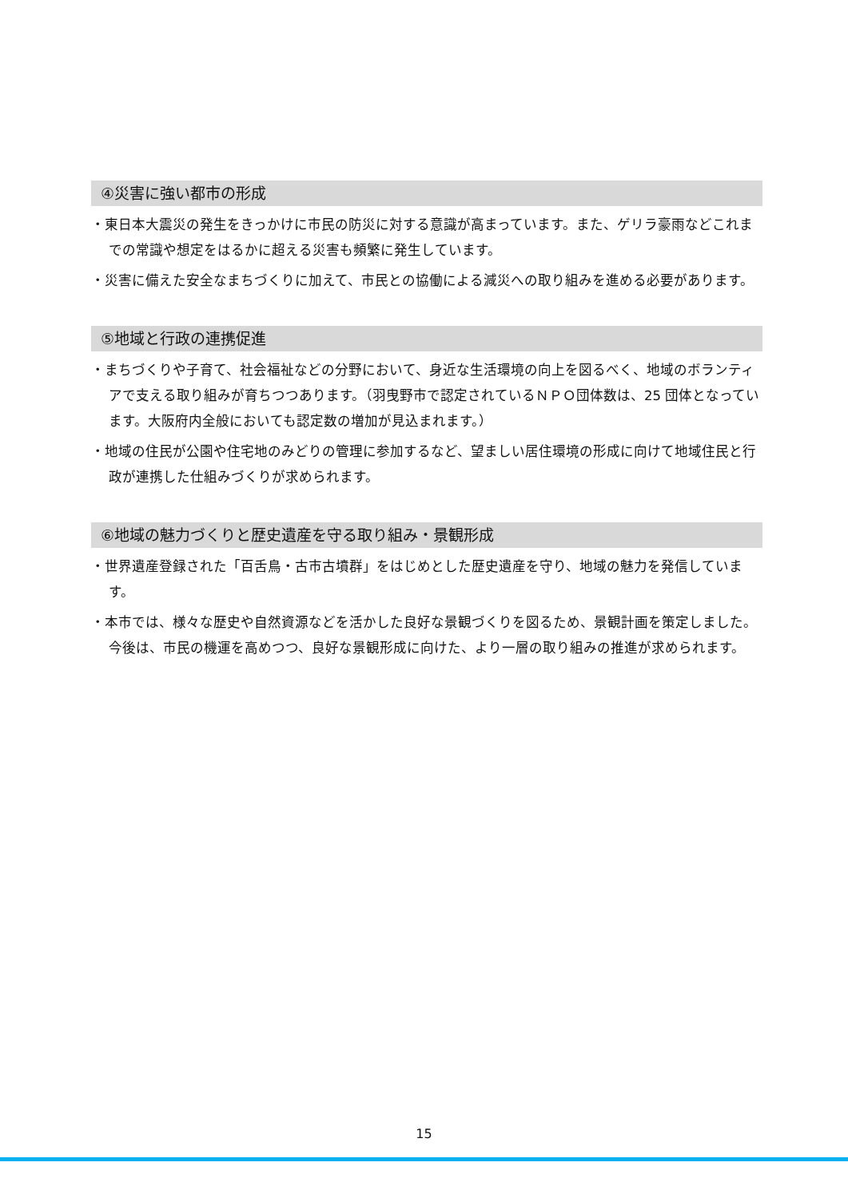④災害に強い都市の形成
・東日本大震災の発生をきっかけに市民の防災に対する意識が高まっています。また、ゲリラ豪雨などこれまでの常識や想定をはるかに超える災害も頻繁に発生しています。
・災害に備えた安全なまちづくりに加えて、市民との協働による減災への取り組みを進める必要があります。
⑤地域と行政の連携促進
・まちづくりや子育て、社会福祉などの分野において、身近な生活環境の向上を図るべく、地域のボランティアで支える取り組みが育ちつつあります。（羽曳野市で認定されているＮＰＯ団体数は、25 団体となっています。大阪府内全般においても認定数の増加が見込まれます。）
・地域の住民が公園や住宅地のみどりの管理に参加するなど、望ましい居住環境の形成に向けて地域住民と行政が連携した仕組みづくりが求められます。
⑥地域の魅力づくりと歴史遺産を守る取り組み・景観形成
・世界遺産登録された「百舌鳥・古市古墳群」をはじめとした歴史遺産を守り、地域の魅力を発信しています。
・本市では、様々な歴史や自然資源などを活かした良好な景観づくりを図るため、景観計画を策定しました。今後は、市民の機運を高めつつ、良好な景観形成に向けた、より一層の取り組みの推進が求められます。
15